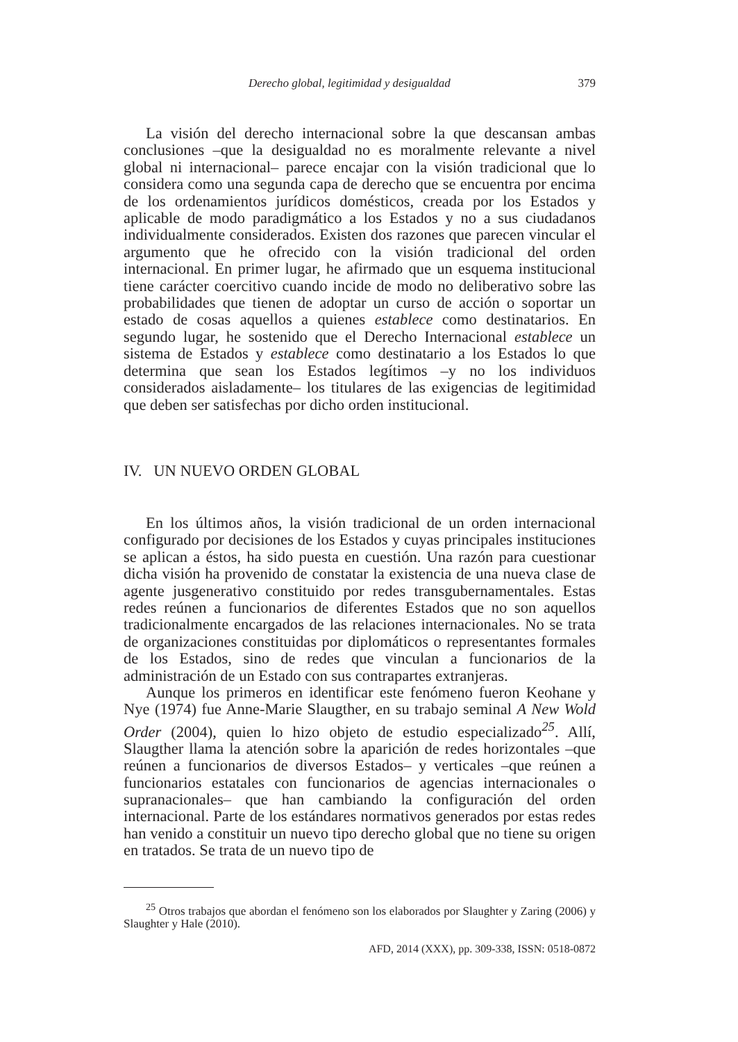Derecho global, legitimidad y desigualdad 379
La visión del derecho internacional sobre la que descansan ambas conclusiones –que la desigualdad no es moralmente relevante a nivel global ni internacional– parece encajar con la visión tradicional que lo considera como una segunda capa de derecho que se encuentra por encima de los ordenamientos jurídicos domésticos, creada por los Estados y aplicable de modo paradigmático a los Estados y no a sus ciudadanos individualmente considerados. Existen dos razones que parecen vincular el argumento que he ofrecido con la visión tradicional del orden internacional. En primer lugar, he afirmado que un esquema institucional tiene carácter coercitivo cuando incide de modo no deliberativo sobre las probabilidades que tienen de adoptar un curso de acción o soportar un estado de cosas aquellos a quienes establece como destinatarios. En segundo lugar, he sostenido que el Derecho Internacional establece un sistema de Estados y establece como destinatario a los Estados lo que determina que sean los Estados legítimos –y no los individuos considerados aisladamente– los titulares de las exigencias de legitimidad que deben ser satisfechas por dicho orden institucional.
IV. UN NUEVO ORDEN GLOBAL
En los últimos años, la visión tradicional de un orden internacional configurado por decisiones de los Estados y cuyas principales instituciones se aplican a éstos, ha sido puesta en cuestión. Una razón para cuestionar dicha visión ha provenido de constatar la existencia de una nueva clase de agente jusgenerativo constituido por redes transgubernamentales. Estas redes reúnen a funcionarios de diferentes Estados que no son aquellos tradicionalmente encargados de las relaciones internacionales. No se trata de organizaciones constituidas por diplomáticos o representantes formales de los Estados, sino de redes que vinculan a funcionarios de la administración de un Estado con sus contrapartes extranjeras.
Aunque los primeros en identificar este fenómeno fueron Keohane y Nye (1974) fue Anne-Marie Slaugther, en su trabajo seminal A New Wold Order (2004), quien lo hizo objeto de estudio especializado<sup>25</sup>. Allí, Slaugther llama la atención sobre la aparición de redes horizontales –que reúnen a funcionarios de diversos Estados– y verticales –que reúnen a funcionarios estatales con funcionarios de agencias internacionales o supranacionales– que han cambiando la configuración del orden internacional. Parte de los estándares normativos generados por estas redes han venido a constituir un nuevo tipo derecho global que no tiene su origen en tratados. Se trata de un nuevo tipo de
<sup>25</sup> Otros trabajos que abordan el fenómeno son los elaborados por Slaughter y Zaring (2006) y Slaughter y Hale (2010).
AFD, 2014 (XXX), pp. 309-338, ISSN: 0518-0872